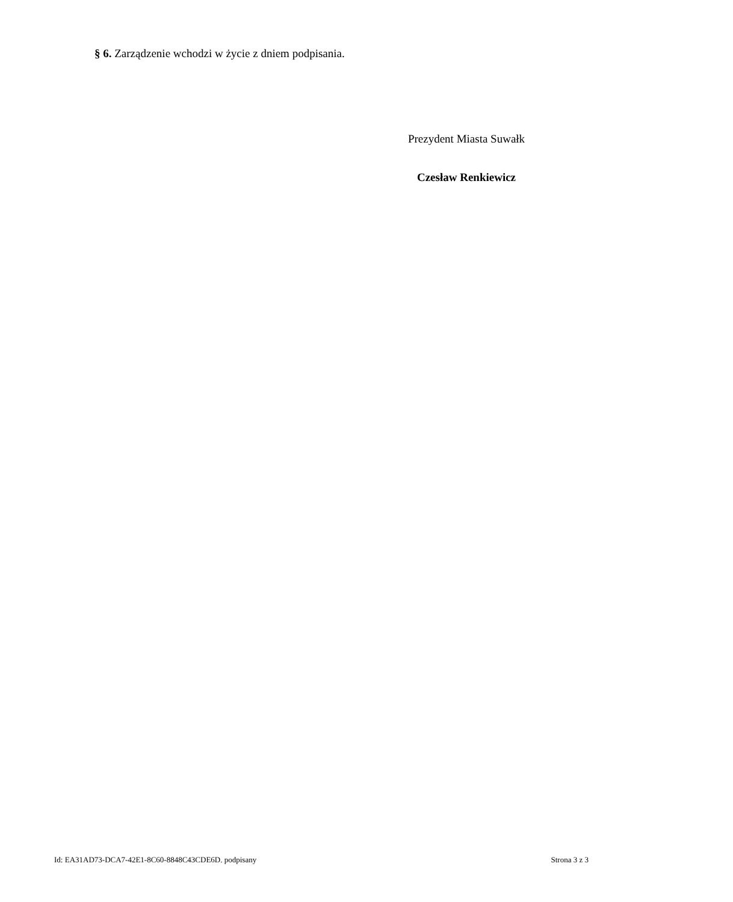§ 6. Zarządzenie wchodzi w życie z dniem podpisania.
Prezydent Miasta Suwałk
Czesław Renkiewicz
Id: EA31AD73-DCA7-42E1-8C60-8848C43CDE6D. podpisany Strona 3 z 3